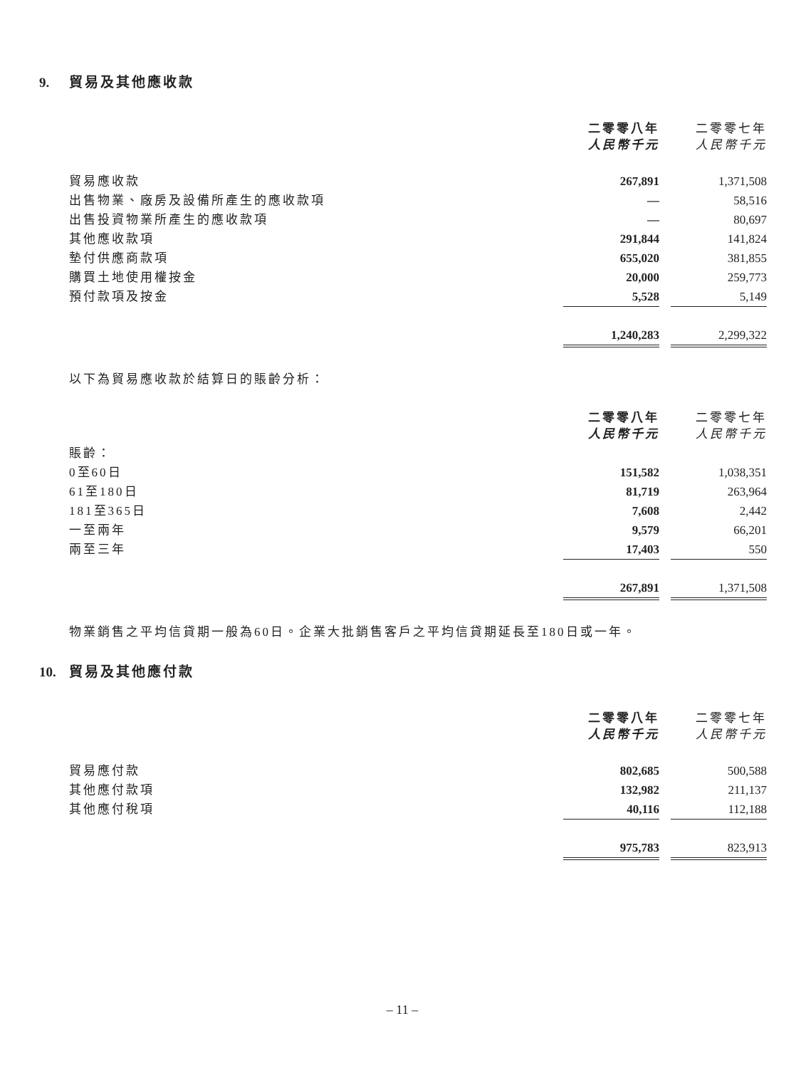9. 貿易及其他應收款
| | 二零零八年 人民幣千元 | | 二零零七年 人民幣千元 |
| --- | --- | --- | --- |
| 貿易應收款 | 267,891 | | 1,371,508 |
| 出售物業、廠房及設備所產生的應收款項 | — | | 58,516 |
| 出售投資物業所產生的應收款項 | — | | 80,697 |
| 其他應收款項 | 291,844 | | 141,824 |
| 墊付供應商款項 | 655,020 | | 381,855 |
| 購買土地使用權按金 | 20,000 | | 259,773 |
| 預付款項及按金 | 5,528 | | 5,149 |
| | 1,240,283 | | 2,299,322 |
以下為貿易應收款於結算日的賬齡分析：
| | 二零零八年 人民幣千元 | | 二零零七年 人民幣千元 |
| --- | --- | --- | --- |
| 賬齡： | | | |
| 0至60日 | 151,582 | | 1,038,351 |
| 61至180日 | 81,719 | | 263,964 |
| 181至365日 | 7,608 | | 2,442 |
| 一至兩年 | 9,579 | | 66,201 |
| 兩至三年 | 17,403 | | 550 |
| | 267,891 | | 1,371,508 |
物業銷售之平均信貸期一般為60日。企業大批銷售客戶之平均信貸期延長至180日或一年。
10. 貿易及其他應付款
| | 二零零八年 人民幣千元 | | 二零零七年 人民幣千元 |
| --- | --- | --- | --- |
| 貿易應付款 | 802,685 | | 500,588 |
| 其他應付款項 | 132,982 | | 211,137 |
| 其他應付稅項 | 40,116 | | 112,188 |
| | 975,783 | | 823,913 |
– 11 –